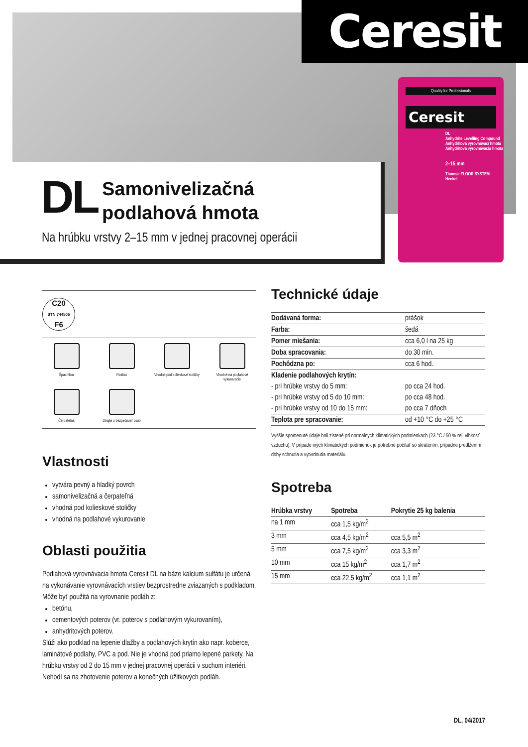Ceresit
Quality for Professionals
Ceresit
DL
Anhydrite Levelling Compound
Anhydritová vyrovnávací hmota
Anhydritová vyrovnávacia hmota
2–15 mm
Thomsit FLOOR SYSTEM
Henkel
DL
Samonivelizačná
podlahová hmota
Na hrúbku vrstvy 2–15 mm v jednej pracovnej operácii
C20
STN 744505
F6
Špachtľou
Rakľou
Vhodné pod kolieskové stoličky
Vhodné na podlahové vykurovanie
Čerpateľná
Dbajte o bezpečnosť osôb
Vlastnosti
vytvára pevný a hladký povrch
samonivelizačná a čerpateľná
vhodná pod kolieskové stoličky
vhodná na podlahové vykurovanie
Oblasti použitia
Podlahová vyrovnávacia hmota Ceresit DL na báze kalcium sulfátu je určená na vykonávanie vyrovnávacích vrstiev bezprostredne zviazaných s podkladom. Môže byť použitá na vyrovnanie podláh z:
betónu,
cementových poterov (vr. poterov s podlahovým vykurovaním),
anhydritových poterov.
Slúži ako podklad na lepenie dlažby a podlahových krytín ako napr. koberce, laminátové podlahy, PVC a pod. Nie je vhodná pod priamo lepené parkety. Na hrúbku vrstvy od 2 do 15 mm v jednej pracovnej operácii v suchom interiéri. Nehodí sa na zhotovenie poterov a konečných úžitkových podláh.
Technické údaje
| Dodávaná forma: | prášok |
| Farba: | šedá |
| Pomer miešania: | cca 6,0 l na 25 kg |
| Doba spracovania: | do 30 min. |
| Pochôdzna po: | cca 6 hod. |
| Kladenie podlahových krytín: | |
| - pri hrúbke vrstvy do 5 mm: | po cca 24 hod. |
| - pri hrúbke vrstvy od 5 do 10 mm: | po cca 48 hod. |
| - pri hrúbke vrstvy od 10 do 15 mm: | po cca 7 dňoch |
| Teplota pre spracovanie: | od +10 °C do +25 °C |
Vyššie spomenuté údaje boli zistené pri normálnych klimatických podmienkach (23 °C / 50 % rel. vlhkosť vzduchu). V prípade iných klimatických podmienok je potrebné počítať so skrátením, prípadne predĺžením doby schnutia a vytvrdnutia materiálu.
Spotreba
| Hrúbka vrstvy | Spotreba | Pokrytie 25 kg balenia |
| --- | --- | --- |
| na 1 mm | cca 1,5 kg/m<sup>2</sup> | |
| 3 mm | cca 4,5 kg/m<sup>2</sup> | cca 5,5 m<sup>2</sup> |
| 5 mm | cca 7,5 kg/m<sup>2</sup> | cca 3,3 m<sup>2</sup> |
| 10 mm | cca 15 kg/m<sup>2</sup> | cca 1,7 m<sup>2</sup> |
| 15 mm | cca 22,5 kg/m<sup>2</sup> | cca 1,1 m<sup>2</sup> |
DL, 04/2017